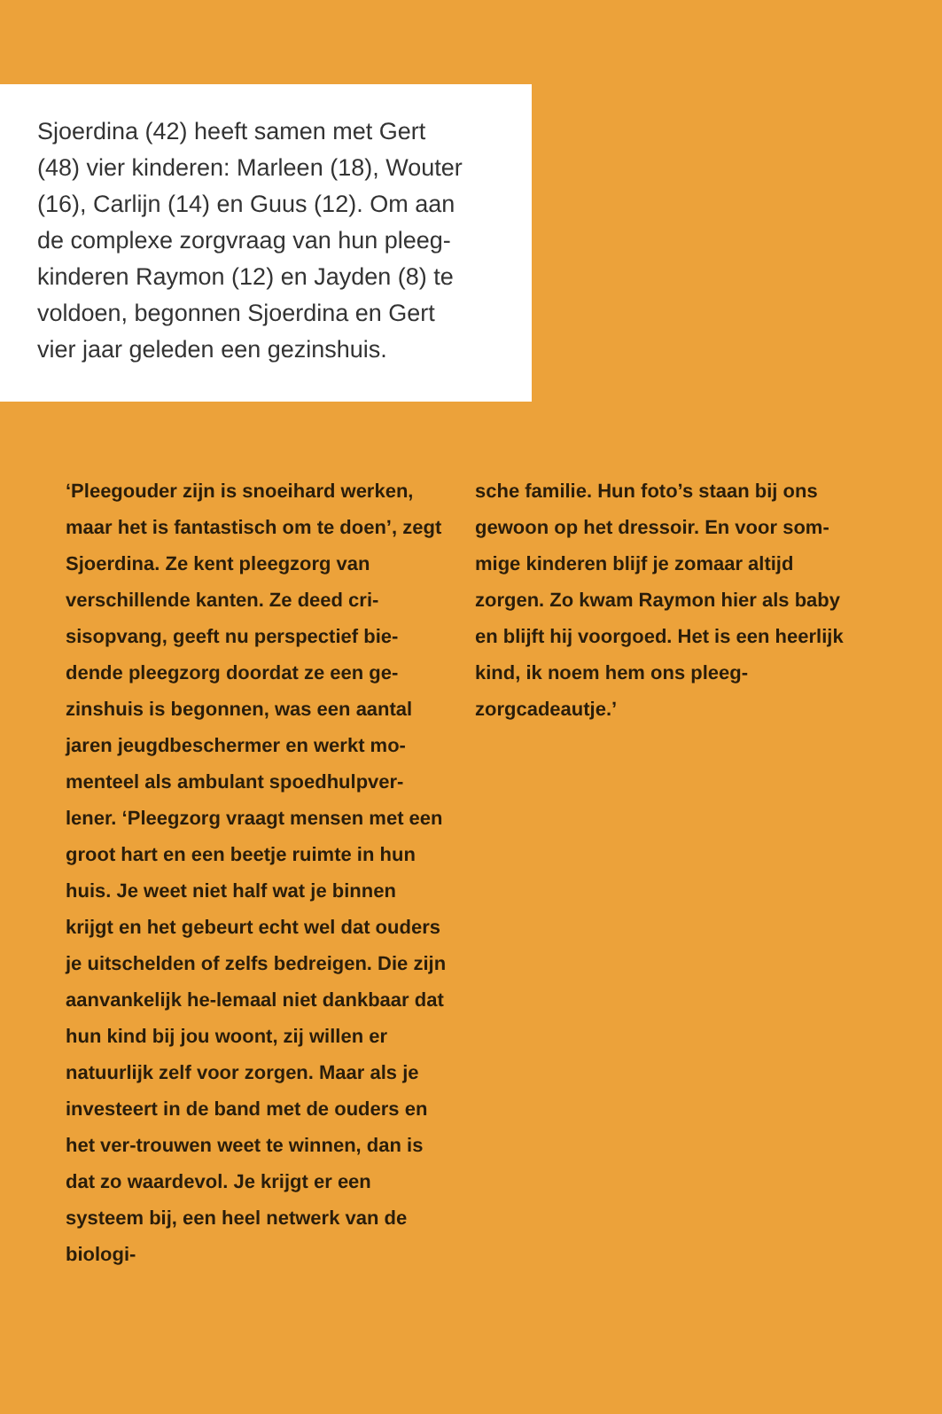Sjoerdina (42) heeft samen met Gert
(48) vier kinderen: Marleen (18), Wouter
(16), Carlijn (14) en Guus (12). Om aan
de complexe zorgvraag van hun pleeg-
kinderen Raymon (12) en Jayden (8) te
voldoen, begonnen Sjoerdina en Gert
vier jaar geleden een gezinshuis.
‘Pleegouder zijn is snoeihard werken, maar het is fantastisch om te doen’, zegt Sjoerdina. Ze kent pleegzorg van verschillende kanten. Ze deed cri-sisopvang, geeft nu perspectief bie-dende pleegzorg doordat ze een ge-zinshuis is begonnen, was een aantal jaren jeugdbeschermer en werkt mo-menteel als ambulant spoedhulpver-lener. ‘Pleegzorg vraagt mensen met een groot hart en een beetje ruimte in hun huis. Je weet niet half wat je binnen krijgt en het gebeurt echt wel dat ouders je uitschelden of zelfs bedreigen. Die zijn aanvankelijk he-lemaal niet dankbaar dat hun kind bij jou woont, zij willen er natuurlijk zelf voor zorgen. Maar als je investeert in de band met de ouders en het ver-trouwen weet te winnen, dan is dat zo waardevol. Je krijgt er een systeem bij, een heel netwerk van de biologi-
sche familie. Hun foto’s staan bij ons gewoon op het dressoir. En voor som-mige kinderen blijf je zomaar altijd zorgen. Zo kwam Raymon hier als baby en blijft hij voorgoed. Het is een heerlijk kind, ik noem hem ons pleeg-zorgcadeautje.’